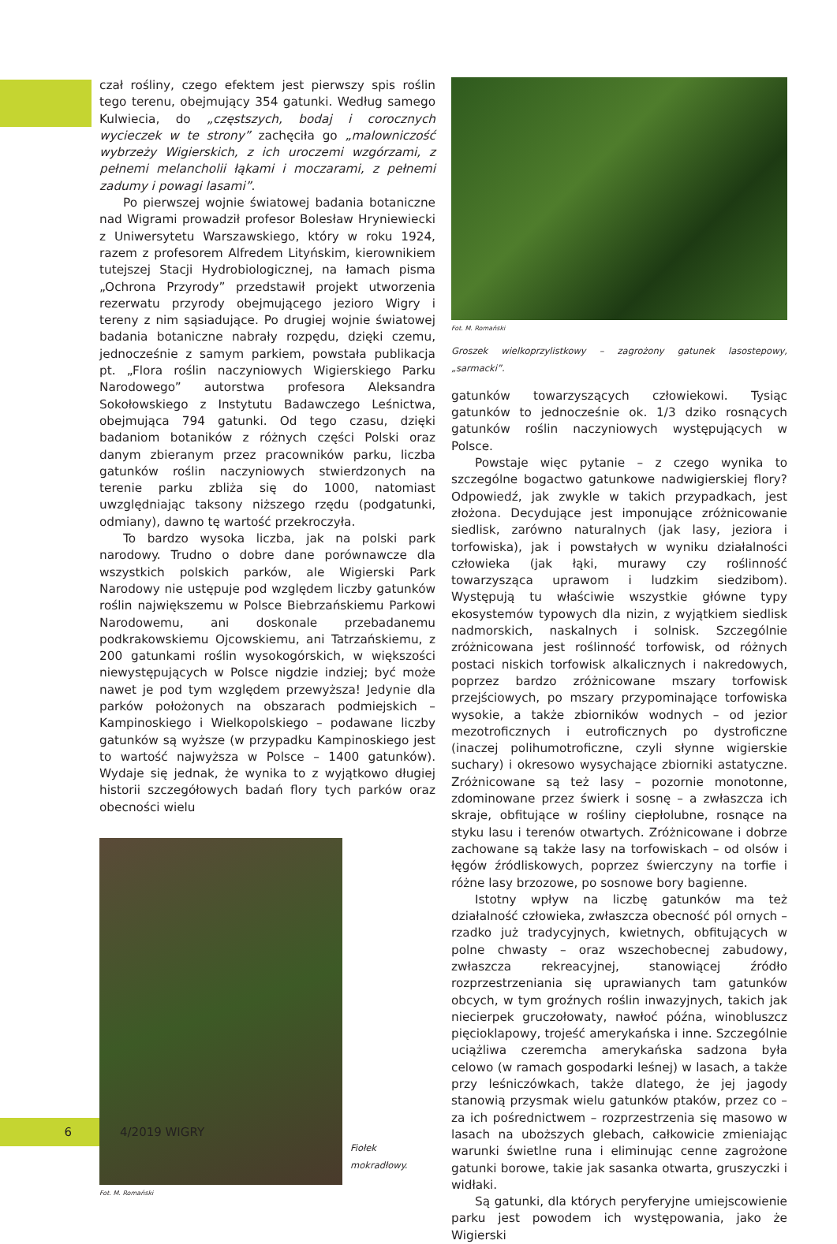czał rośliny, czego efektem jest pierwszy spis roślin tego terenu, obejmujący 354 gatunki. Według samego Kulwiecia, do „częstszych, bodaj i corocznych wycieczek w te strony” zachęciła go „malowniczość wybrzeży Wigierskich, z ich uroczemi wzgórzami, z pełnemi melancholii łąkami i moczarami, z pełnemi zadumy i powagi lasami”.
Po pierwszej wojnie światowej badania botaniczne nad Wigrami prowadził profesor Bolesław Hryniewiecki z Uniwersytetu Warszawskiego, który w roku 1924, razem z profesorem Alfredem Lityńskim, kierownikiem tutejszej Stacji Hydrobiologicznej, na łamach pisma „Ochrona Przyrody” przedstawił projekt utworzenia rezerwatu przyrody obejmującego jezioro Wigry i tereny z nim sąsiadujące. Po drugiej wojnie światowej badania botaniczne nabrały rozpędu, dzięki czemu, jednocześnie z samym parkiem, powstała publikacja pt. „Flora roślin naczyniowych Wigierskiego Parku Narodowego” autorstwa profesora Aleksandra Sokołowskiego z Instytutu Badawczego Leśnictwa, obejmująca 794 gatunki. Od tego czasu, dzięki badaniom botaników z różnych części Polski oraz danym zbieranym przez pracowników parku, liczba gatunków roślin naczyniowych stwierdzonych na terenie parku zbliża się do 1000, natomiast uwzględniając taksony niższego rzędu (podgatunki, odmiany), dawno tę wartość przekroczyła.
To bardzo wysoka liczba, jak na polski park narodowy. Trudno o dobre dane porównawcze dla wszystkich polskich parków, ale Wigierski Park Narodowy nie ustępuje pod względem liczby gatunków roślin największemu w Polsce Biebrzańskiemu Parkowi Narodowemu, ani doskonale przebadanemu podkrakowskiemu Ojcowskiemu, ani Tatrzańskiemu, z 200 gatunkami roślin wysokogórskich, w większości niewystępujących w Polsce nigdzie indziej; być może nawet je pod tym względem przewyższa! Jedynie dla parków położonych na obszarach podmiejskich – Kampinoskiego i Wielkopolskiego – podawane liczby gatunków są wyższe (w przypadku Kampinoskiego jest to wartość najwyższa w Polsce – 1400 gatunków). Wydaje się jednak, że wynika to z wyjątkowo długiej historii szczegółowych badań flory tych parków oraz obecności wielu
Fiołek
mokradłowy.
Fot. M. Romański
Fot. M. Romański
Groszek wielkoprzylistkowy – zagrożony gatunek lasostepowy, „sarmacki”.
gatunków towarzyszących człowiekowi. Tysiąc gatunków to jednocześnie ok. 1/3 dziko rosnących gatunków roślin naczyniowych występujących w Polsce.
Powstaje więc pytanie – z czego wynika to szczególne bogactwo gatunkowe nadwigierskiej flory? Odpowiedź, jak zwykle w takich przypadkach, jest złożona. Decydujące jest imponujące zróżnicowanie siedlisk, zarówno naturalnych (jak lasy, jeziora i torfowiska), jak i powstałych w wyniku działalności człowieka (jak łąki, murawy czy roślinność towarzysząca uprawom i ludzkim siedzibom). Występują tu właściwie wszystkie główne typy ekosystemów typowych dla nizin, z wyjątkiem siedlisk nadmorskich, naskalnych i solnisk. Szczególnie zróżnicowana jest roślinność torfowisk, od różnych postaci niskich torfowisk alkalicznych i nakredowych, poprzez bardzo zróżnicowane mszary torfowisk przejściowych, po mszary przypominające torfowiska wysokie, a także zbiorników wodnych – od jezior mezotroficznych i eutroficznych po dystroficzne (inaczej polihumotroficzne, czyli słynne wigierskie suchary) i okresowo wysychające zbiorniki astatyczne. Zróżnicowane są też lasy – pozornie monotonne, zdominowane przez świerk i sosnę – a zwłaszcza ich skraje, obfitujące w rośliny ciepłolubne, rosnące na styku lasu i terenów otwartych. Zróżnicowane i dobrze zachowane są także lasy na torfowiskach – od olsów i łęgów źródliskowych, poprzez świerczyny na torfie i różne lasy brzozowe, po sosnowe bory bagienne.
Istotny wpływ na liczbę gatunków ma też działalność człowieka, zwłaszcza obecność pól ornych – rzadko już tradycyjnych, kwietnych, obfitujących w polne chwasty – oraz wszechobecnej zabudowy, zwłaszcza rekreacyjnej, stanowiącej źródło rozprzestrzeniania się uprawianych tam gatunków obcych, w tym groźnych roślin inwazyjnych, takich jak niecierpek gruczołowaty, nawłoć późna, winobluszcz pięcioklapowy, trojeść amerykańska i inne. Szczególnie uciążliwa czeremcha amerykańska sadzona była celowo (w ramach gospodarki leśnej) w lasach, a także przy leśniczówkach, także dlatego, że jej jagody stanowią przysmak wielu gatunków ptaków, przez co – za ich pośrednictwem – rozprzestrzenia się masowo w lasach na uboższych glebach, całkowicie zmieniając warunki świetlne runa i eliminując cenne zagrożone gatunki borowe, takie jak sasanka otwarta, gruszyczki i widłaki.
Są gatunki, dla których peryferyjne umiejscowienie parku jest powodem ich występowania, jako że Wigierski
6
4/2019 WIGRY